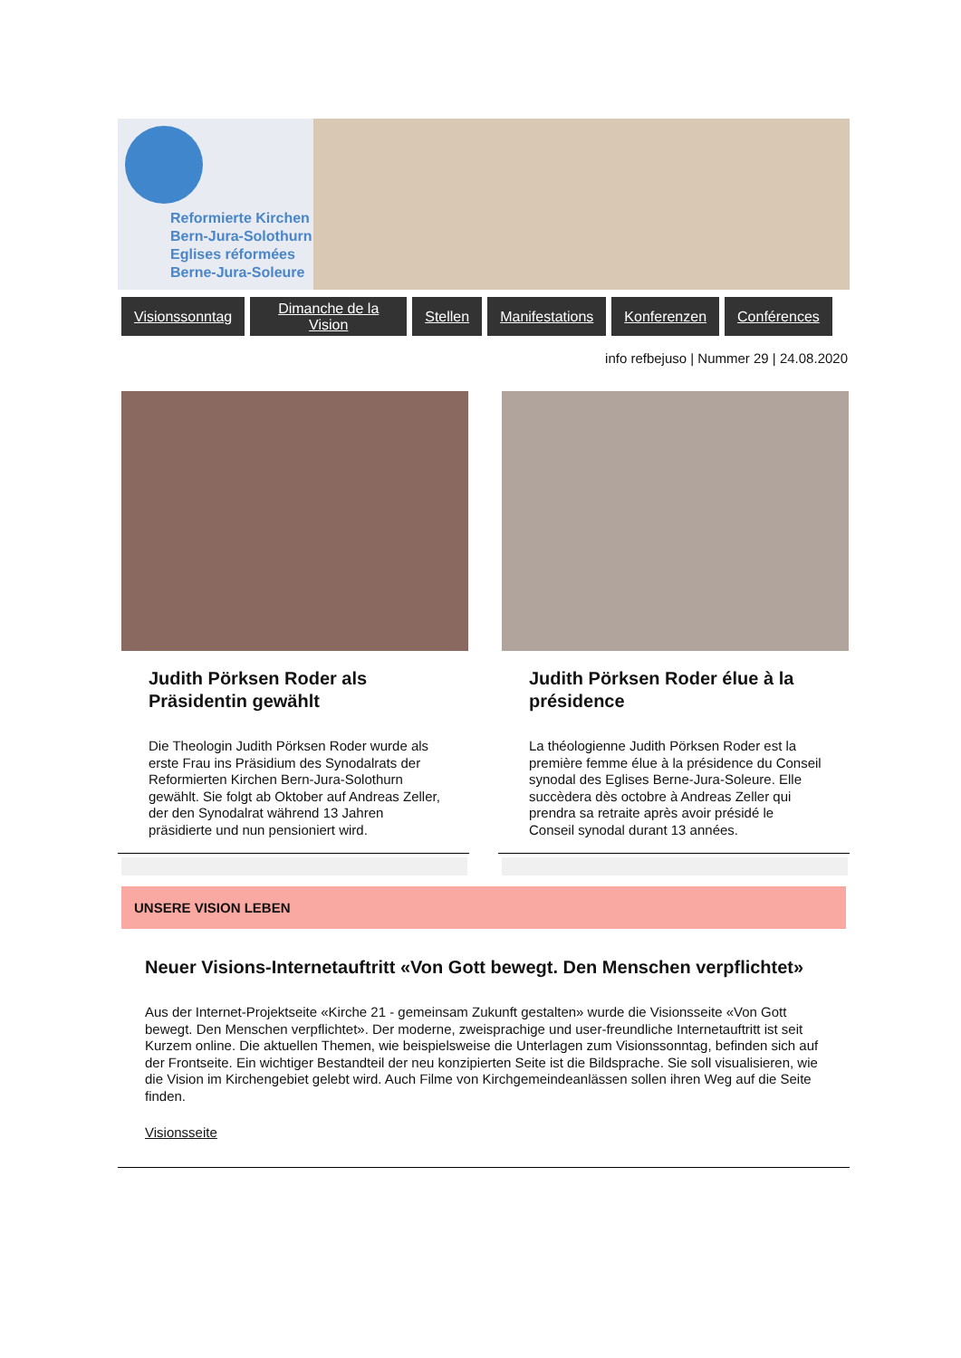Reformierte Kirchen
Bern-Jura-Solothurn
Eglises réformées
Berne-Jura-Soleure
Visionssonntag Dimanche de la Vision Stellen Manifestations Konferenzen Conférences
info refbejuso | Nummer 29 | 24.08.2020
Judith Pörksen Roder als Präsidentin gewählt
Die Theologin Judith Pörksen Roder wurde als erste Frau ins Präsidium des Synodalrats der Reformierten Kirchen Bern-Jura-Solothurn gewählt. Sie folgt ab Oktober auf Andreas Zeller, der den Synodalrat während 13 Jahren präsidierte und nun pensioniert wird.
Judith Pörksen Roder élue à la présidence
La théologienne Judith Pörksen Roder est la première femme élue à la présidence du Conseil synodal des Eglises Berne-Jura-Soleure. Elle succèdera dès octobre à Andreas Zeller qui prendra sa retraite après avoir présidé le Conseil synodal durant 13 années.
UNSERE VISION LEBEN
Neuer Visions-Internetauftritt «Von Gott bewegt. Den Menschen verpflichtet»
Aus der Internet-Projektseite «Kirche 21 - gemeinsam Zukunft gestalten» wurde die Visionsseite «Von Gott bewegt. Den Menschen verpflichtet». Der moderne, zweisprachige und user-freundliche Internetauftritt ist seit Kurzem online. Die aktuellen Themen, wie beispielsweise die Unterlagen zum Visionssonntag, befinden sich auf der Frontseite. Ein wichtiger Bestandteil der neu konzipierten Seite ist die Bildsprache. Sie soll visualisieren, wie die Vision im Kirchengebiet gelebt wird. Auch Filme von Kirchgemeindeanlässen sollen ihren Weg auf die Seite finden.
Visionsseite